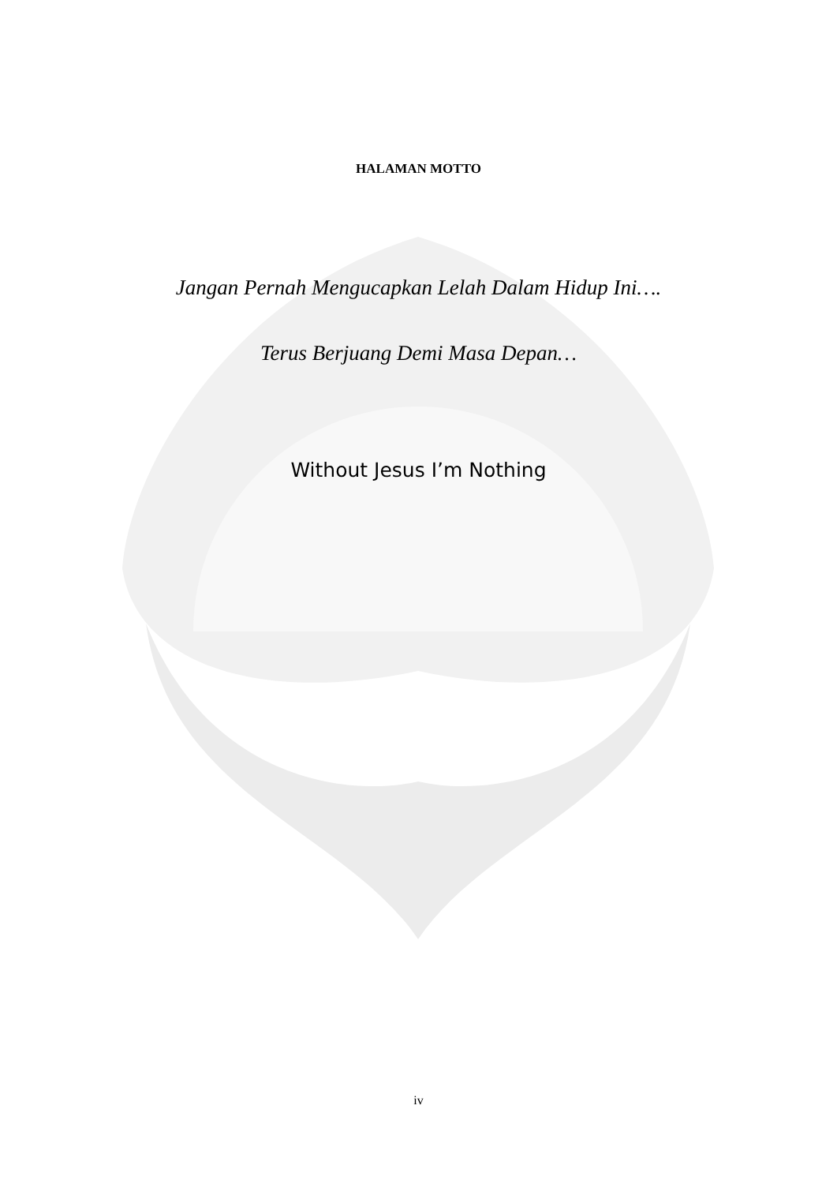HALAMAN MOTTO
Jangan Pernah Mengucapkan Lelah Dalam Hidup Ini….
Terus Berjuang Demi Masa Depan…
Without Jesus I’m Nothing
iv